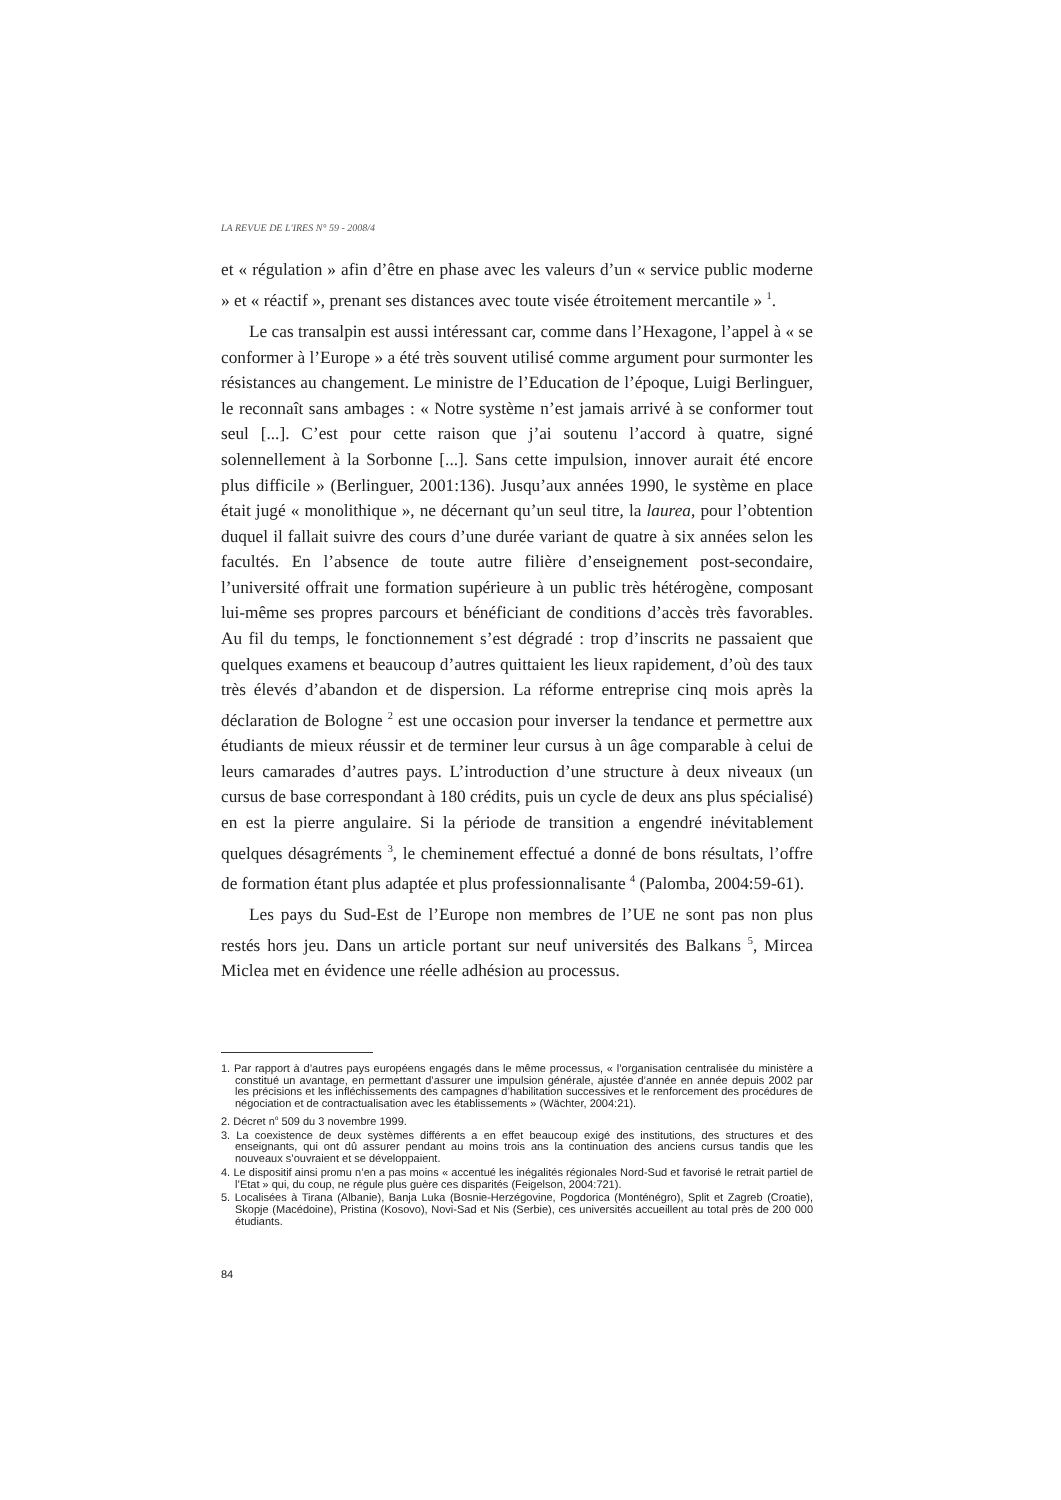LA REVUE DE L'IRES N° 59 - 2008/4
et « régulation » afin d’être en phase avec les valeurs d’un « service public moderne » et « réactif », prenant ses distances avec toute visée étroitement mercantile » <sup>1</sup>.
Le cas transalpin est aussi intéressant car, comme dans l’Hexagone, l’appel à « se conformer à l’Europe » a été très souvent utilisé comme argument pour surmonter les résistances au changement. Le ministre de l’Education de l’époque, Luigi Berlinguer, le reconnaît sans ambages : « Notre système n’est jamais arrivé à se conformer tout seul [...]. C’est pour cette raison que j’ai soutenu l’accord à quatre, signé solennellement à la Sorbonne [...]. Sans cette impulsion, innover aurait été encore plus difficile » (Berlinguer, 2001:136). Jusqu’aux années 1990, le système en place était jugé « monolithique », ne décernant qu’un seul titre, la laurea, pour l’obtention duquel il fallait suivre des cours d’une durée variant de quatre à six années selon les facultés. En l’absence de toute autre filière d’enseignement post-secondaire, l’université offrait une formation supérieure à un public très hétérogène, composant lui-même ses propres parcours et bénéficiant de conditions d’accès très favorables. Au fil du temps, le fonctionnement s’est dégradé : trop d’inscrits ne passaient que quelques examens et beaucoup d’autres quittaient les lieux rapidement, d’où des taux très élevés d’abandon et de dispersion. La réforme entreprise cinq mois après la déclaration de Bologne <sup>2</sup> est une occasion pour inverser la tendance et permettre aux étudiants de mieux réussir et de terminer leur cursus à un âge comparable à celui de leurs camarades d’autres pays. L’introduction d’une structure à deux niveaux (un cursus de base correspondant à 180 crédits, puis un cycle de deux ans plus spécialisé) en est la pierre angulaire. Si la période de transition a engendré inévitablement quelques désagréments <sup>3</sup>, le cheminement effectué a donné de bons résultats, l’offre de formation étant plus adaptée et plus professionnalisante <sup>4</sup> (Palomba, 2004:59-61).
Les pays du Sud-Est de l’Europe non membres de l’UE ne sont pas non plus restés hors jeu. Dans un article portant sur neuf universités des Balkans <sup>5</sup>, Mircea Miclea met en évidence une réelle adhésion au processus.
1. Par rapport à d’autres pays européens engagés dans le même processus, « l’organisation centralisée du ministère a constitué un avantage, en permettant d’assurer une impulsion générale, ajustée d’année en année depuis 2002 par les précisions et les infléchissements des campagnes d’habilitation successives et le renforcement des procédures de négociation et de contractualisation avec les établissements » (Wächter, 2004:21).
2. Décret n<sup>o</sup> 509 du 3 novembre 1999.
3. La coexistence de deux systèmes différents a en effet beaucoup exigé des institutions, des structures et des enseignants, qui ont dû assurer pendant au moins trois ans la continuation des anciens cursus tandis que les nouveaux s’ouvraient et se développaient.
4. Le dispositif ainsi promu n’en a pas moins « accentué les inégalités régionales Nord-Sud et favorisé le retrait partiel de l’Etat » qui, du coup, ne régule plus guère ces disparités (Feigelson, 2004:721).
5. Localisées à Tirana (Albanie), Banja Luka (Bosnie-Herzégovine, Pogdorica (Monténégro), Split et Zagreb (Croatie), Skopje (Macédoine), Pristina (Kosovo), Novi-Sad et Nis (Serbie), ces universités accueillent au total près de 200 000 étudiants.
84